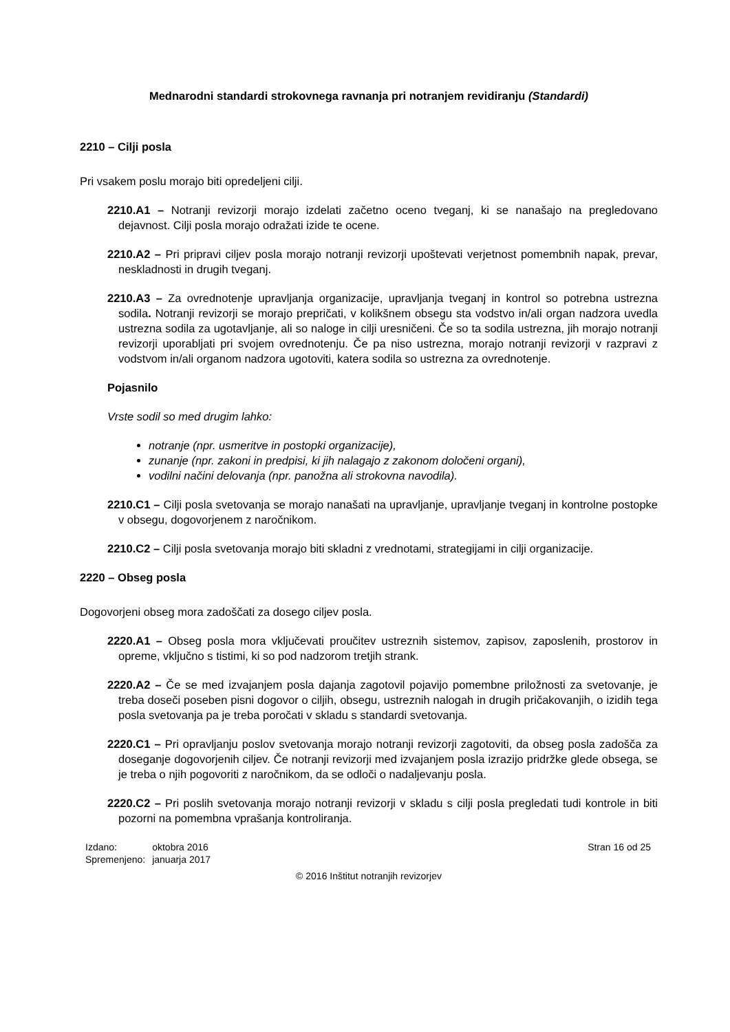Mednarodni standardi strokovnega ravnanja pri notranjem revidiranju (Standardi)
2210 – Cilji posla
Pri vsakem poslu morajo biti opredeljeni cilji.
2210.A1 – Notranji revizorji morajo izdelati začetno oceno tveganj, ki se nanašajo na pregledovano dejavnost. Cilji posla morajo odražati izide te ocene.
2210.A2 – Pri pripravi ciljev posla morajo notranji revizorji upoštevati verjetnost pomembnih napak, prevar, neskladnosti in drugih tveganj.
2210.A3 – Za ovrednotenje upravljanja organizacije, upravljanja tveganj in kontrol so potrebna ustrezna sodila. Notranji revizorji se morajo prepričati, v kolikšnem obsegu sta vodstvo in/ali organ nadzora uvedla ustrezna sodila za ugotavljanje, ali so naloge in cilji uresničeni. Če so ta sodila ustrezna, jih morajo notranji revizorji uporabljati pri svojem ovrednotenju. Če pa niso ustrezna, morajo notranji revizorji v razpravi z vodstvom in/ali organom nadzora ugotoviti, katera sodila so ustrezna za ovrednotenje.
Pojasnilo
Vrste sodil so med drugim lahko:
notranje (npr. usmeritve in postopki organizacije),
zunanje (npr. zakoni in predpisi, ki jih nalagajo z zakonom določeni organi),
vodilni načini delovanja (npr. panožna ali strokovna navodila).
2210.C1 – Cilji posla svetovanja se morajo nanašati na upravljanje, upravljanje tveganj in kontrolne postopke v obsegu, dogovorjenem z naročnikom.
2210.C2 – Cilji posla svetovanja morajo biti skladni z vrednotami, strategijami in cilji organizacije.
2220 – Obseg posla
Dogovorjeni obseg mora zadoščati za dosego ciljev posla.
2220.A1 – Obseg posla mora vključevati proučitev ustreznih sistemov, zapisov, zaposlenih, prostorov in opreme, vključno s tistimi, ki so pod nadzorom tretjih strank.
2220.A2 – Če se med izvajanjem posla dajanja zagotovil pojavijo pomembne priložnosti za svetovanje, je treba doseči poseben pisni dogovor o ciljih, obsegu, ustreznih nalogah in drugih pričakovanjih, o izidih tega posla svetovanja pa je treba poročati v skladu s standardi svetovanja.
2220.C1 – Pri opravljanju poslov svetovanja morajo notranji revizorji zagotoviti, da obseg posla zadošča za doseganje dogovorjenih ciljev. Če notranji revizorji med izvajanjem posla izrazijo pridržke glede obsega, se je treba o njih pogovoriti z naročnikom, da se odloči o nadaljevanju posla.
2220.C2 – Pri poslih svetovanja morajo notranji revizorji v skladu s cilji posla pregledati tudi kontrole in biti pozorni na pomembna vprašanja kontroliranja.
| Izdano: | oktobra 2016 |
| Spremenjeno: | januarja 2017 |
Stran 16 od 25
© 2016 Inštitut notranjih revizorjev